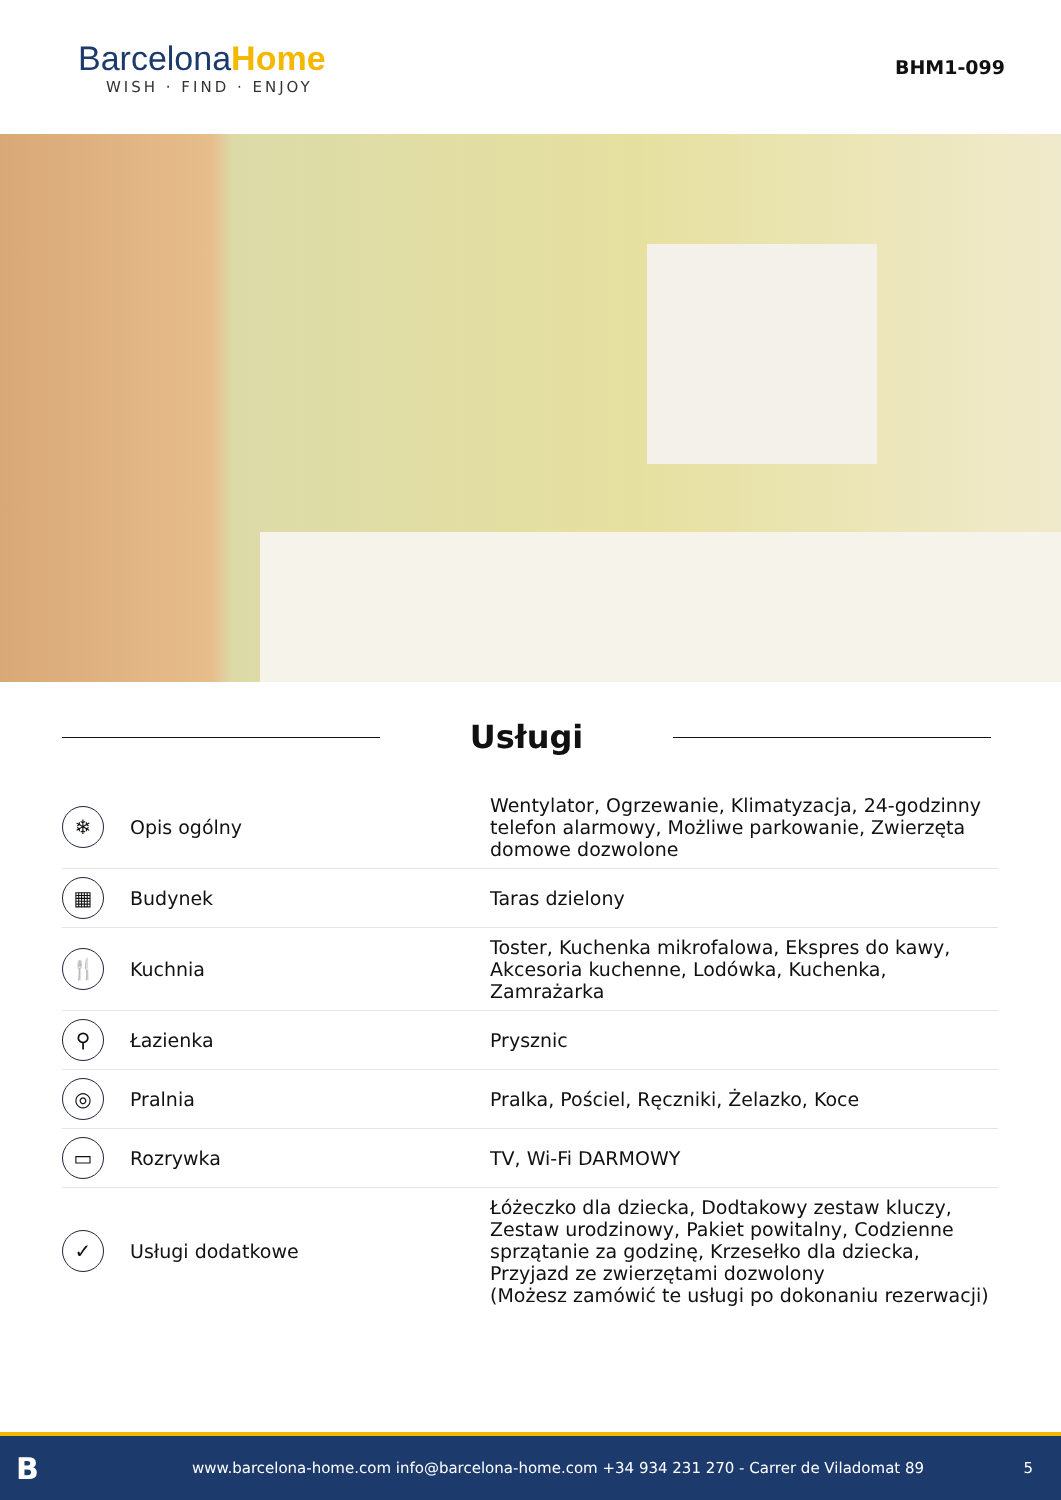BarcelonaHome
WISH · FIND · ENJOY
BHM1-099
Usługi
| ❄ | Opis ogólny | Wentylator, Ogrzewanie, Klimatyzacja, 24-godzinny telefon alarmowy, Możliwe parkowanie, Zwierzęta domowe dozwolone |
| ▦ | Budynek | Taras dzielony |
| 🍴 | Kuchnia | Toster, Kuchenka mikrofalowa, Ekspres do kawy, Akcesoria kuchenne, Lodówka, Kuchenka, Zamrażarka |
| ⚲ | Łazienka | Prysznic |
| ◎ | Pralnia | Pralka, Pościel, Ręczniki, Żelazko, Koce |
| ▭ | Rozrywka | TV, Wi-Fi DARMOWY |
| ✓ | Usługi dodatkowe | Łóżeczko dla dziecka, Dodtakowy zestaw kluczy, Zestaw urodzinowy, Pakiet powitalny, Codzienne sprzątanie za godzinę, Krzesełko dla dziecka, Przyjazd ze zwierzętami dozwolony (Możesz zamówić te usługi po dokonaniu rezerwacji) |
B
www.barcelona-home.com info@barcelona-home.com +34 934 231 270 - Carrer de Viladomat 89
5